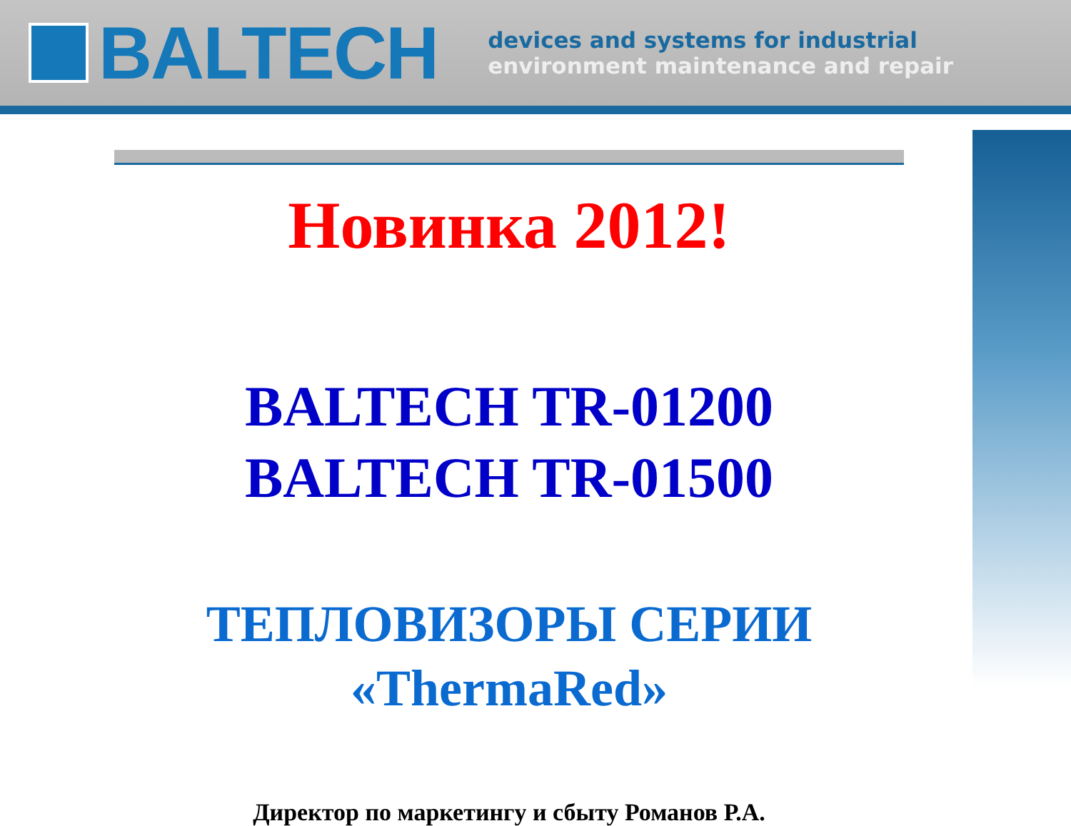BALTECH
devices and systems for industrial
environment maintenance and repair
Новинка 2012!
BALTECH TR-01200
BALTECH TR-01500
ТЕПЛОВИЗОРЫ СЕРИИ
«ThermaRed»
Директор по маркетингу и сбыту Романов Р.А.